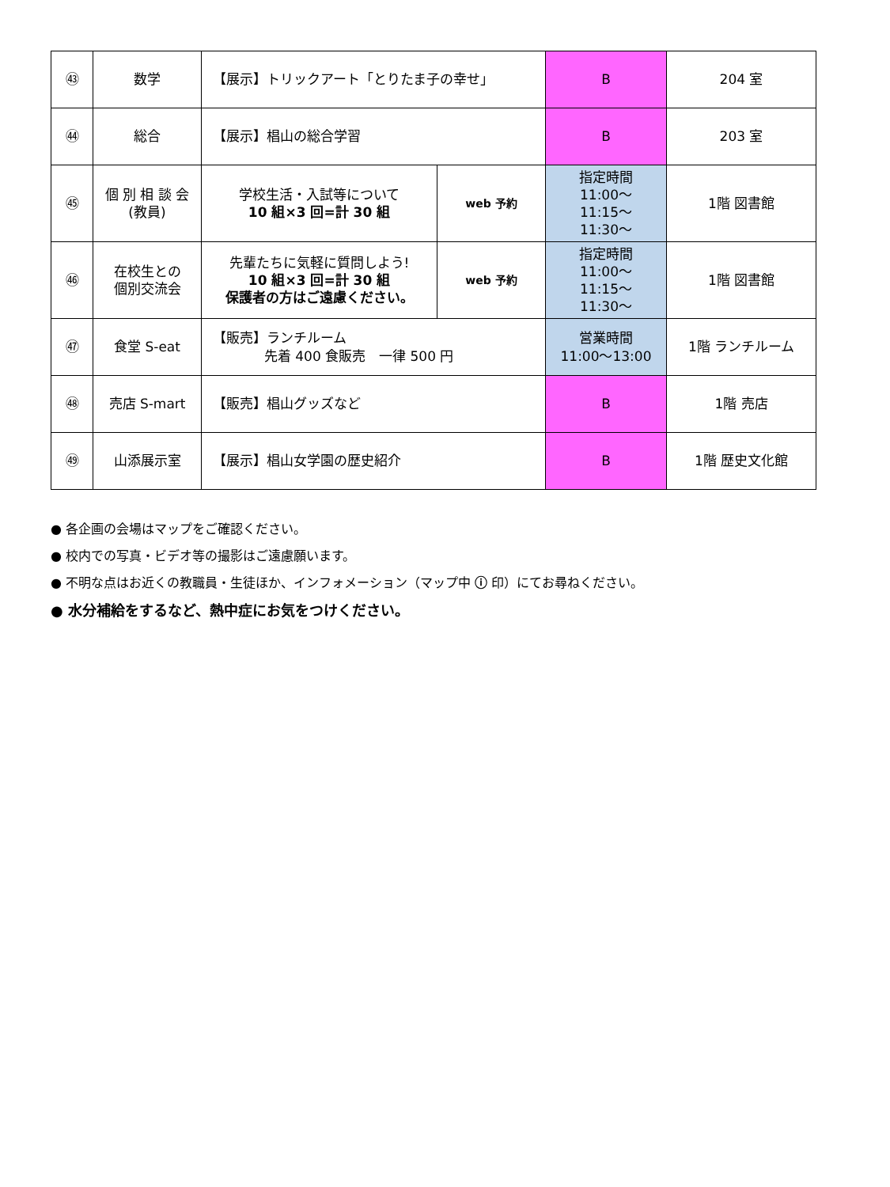| ㊸ | 数学 | 【展示】トリックアート「とりたま子の幸せ」 | | B | 204 室 |
| ㊹ | 総合 | 【展示】椙山の総合学習 | | B | 203 室 |
| ㊺ | 個 別 相 談 会 (教員) | 学校生活・入試等について 10 組×3 回=計 30 組 | web 予約 | 指定時間 11:00～ 11:15～ 11:30～ | 1階 図書館 |
| ㊻ | 在校生との 個別交流会 | 先輩たちに気軽に質問しよう! 10 組×3 回=計 30 組 保護者の方はご遠慮ください。 | web 予約 | 指定時間 11:00～ 11:15～ 11:30～ | 1階 図書館 |
| ㊼ | 食堂 S-eat | 【販売】ランチルーム 先着 400 食販売 一律 500 円 | | 営業時間 11:00～13:00 | 1階 ランチルーム |
| ㊽ | 売店 S-mart | 【販売】椙山グッズなど | | B | 1階 売店 |
| ㊾ | 山添展示室 | 【展示】椙山女学園の歴史紹介 | | B | 1階 歴史文化館 |
● 各企画の会場はマップをご確認ください。
● 校内での写真・ビデオ等の撮影はご遠慮願います。
● 不明な点はお近くの教職員・生徒ほか、インフォメーション（マップ中 ⓘ 印）にてお尋ねください。
● 水分補給をするなど、熱中症にお気をつけください。